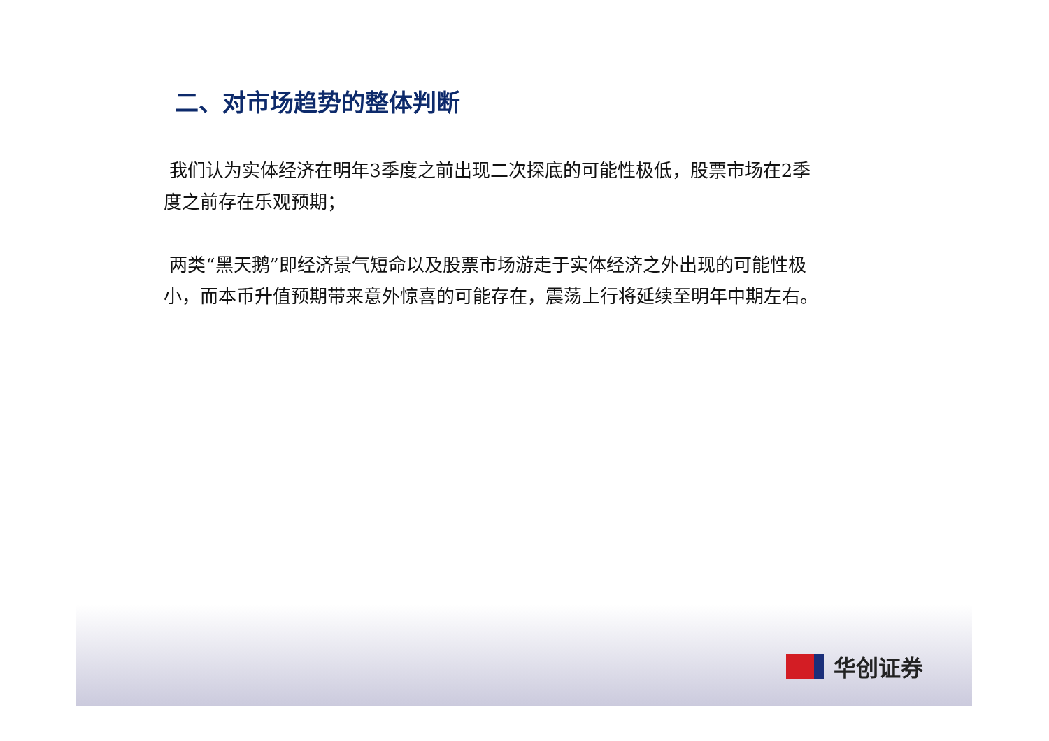二、对市场趋势的整体判断
我们认为实体经济在明年3季度之前出现二次探底的可能性极低，股票市场在2季度之前存在乐观预期；
两类“黑天鹅”即经济景气短命以及股票市场游走于实体经济之外出现的可能性极小，而本币升值预期带来意外惊喜的可能存在，震荡上行将延续至明年中期左右。
华创证券